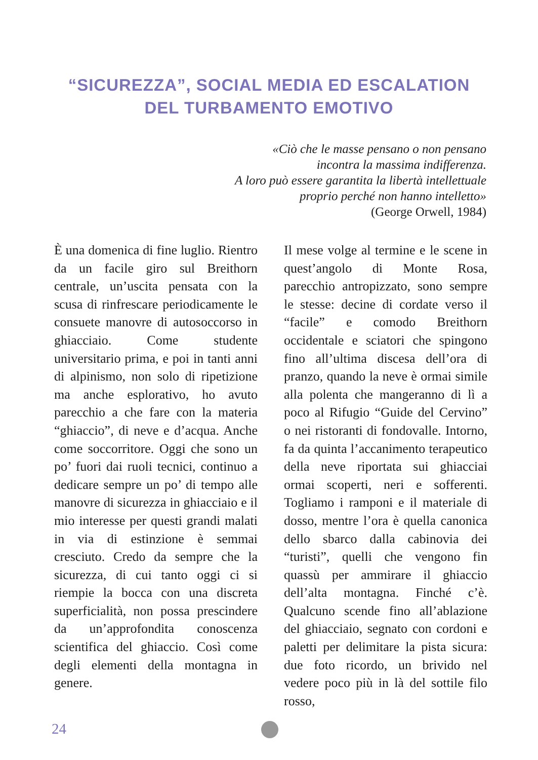“SICUREZZA”, SOCIAL MEDIA ED ESCALATION
DEL TURBAMENTO EMOTIVO
«Ciò che le masse pensano o non pensano
incontra la massima indifferenza.
A loro può essere garantita la libertà intellettuale
proprio perché non hanno intelletto»
(George Orwell, 1984)
È una domenica di fine luglio. Rientro da un facile giro sul Breithorn centrale, un’uscita pensata con la scusa di rinfrescare periodicamente le consuete manovre di autosoccorso in ghiacciaio. Come studente universitario prima, e poi in tanti anni di alpinismo, non solo di ripetizione ma anche esplorativo, ho avuto parecchio a che fare con la materia “ghiaccio”, di neve e d’acqua. Anche come soccorritore. Oggi che sono un po’ fuori dai ruoli tecnici, continuo a dedicare sempre un po’ di tempo alle manovre di sicurezza in ghiacciaio e il mio interesse per questi grandi malati in via di estinzione è semmai cresciuto. Credo da sempre che la sicurezza, di cui tanto oggi ci si riempie la bocca con una discreta superficialità, non possa prescindere da un’approfondita conoscenza scientifica del ghiaccio. Così come degli elementi della montagna in genere.
Il mese volge al termine e le scene in quest’angolo di Monte Rosa, parecchio antropizzato, sono sempre le stesse: decine di cordate verso il “facile” e comodo Breithorn occidentale e sciatori che spingono fino all’ultima discesa dell’ora di pranzo, quando la neve è ormai simile alla polenta che mangeranno di lì a poco al Rifugio “Guide del Cervino” o nei ristoranti di fondovalle. Intorno, fa da quinta l’accanimento terapeutico della neve riportata sui ghiacciai ormai scoperti, neri e sofferenti. Togliamo i ramponi e il materiale di dosso, mentre l’ora è quella canonica dello sbarco dalla cabinovia dei “turisti”, quelli che vengono fin quassù per ammirare il ghiaccio dell’alta montagna. Finché c’è. Qualcuno scende fino all’ablazione del ghiacciaio, segnato con cordoni e paletti per delimitare la pista sicura: due foto ricordo, un brivido nel vedere poco più in là del sottile filo rosso,
24